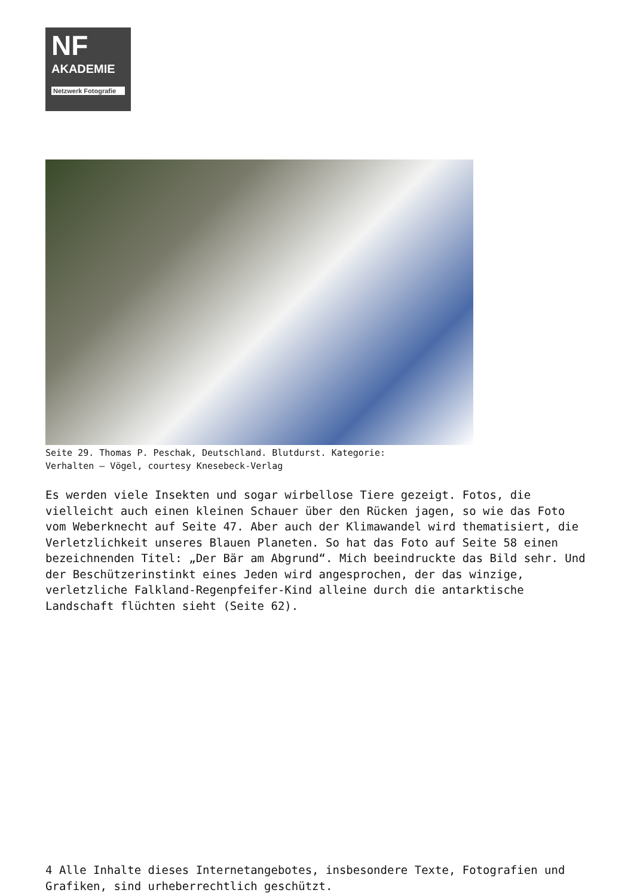NF
AKADEMIE
Netzwerk Fotografie
Seite 29. Thomas P. Peschak, Deutschland. Blutdurst. Kategorie:
Verhalten – Vögel, courtesy Knesebeck-Verlag
Es werden viele Insekten und sogar wirbellose Tiere gezeigt. Fotos, die vielleicht auch einen kleinen Schauer über den Rücken jagen, so wie das Foto vom Weberknecht auf Seite 47. Aber auch der Klimawandel wird thematisiert, die Verletzlichkeit unseres Blauen Planeten. So hat das Foto auf Seite 58 einen bezeichnenden Titel: „Der Bär am Abgrund“. Mich beeindruckte das Bild sehr. Und der Beschützerinstinkt eines Jeden wird angesprochen, der das winzige, verletzliche Falkland-Regenpfeifer-Kind alleine durch die antarktische Landschaft flüchten sieht (Seite 62).
4 Alle Inhalte dieses Internetangebotes, insbesondere Texte, Fotografien und Grafiken, sind urheberrechtlich geschützt.